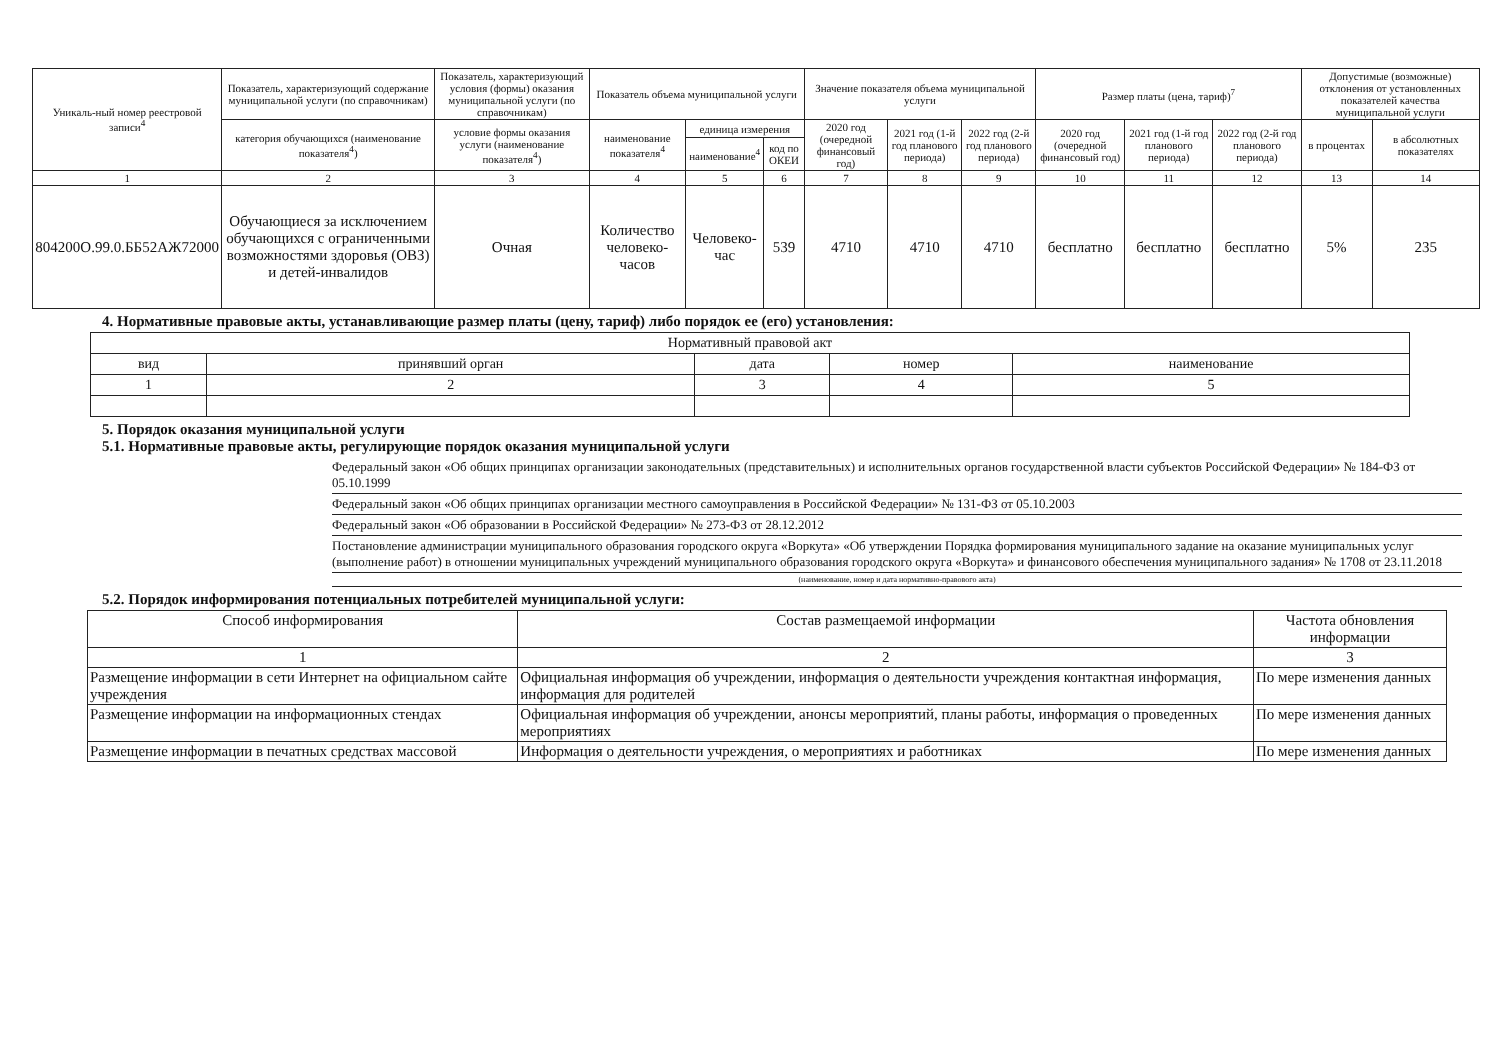| Уникаль-ный номер реестровой записи<sup>4</sup> | Показатель, характеризующий содержание муниципальной услуги (по справочникам) | Показатель, характеризующий условия (формы) оказания муниципальной услуги (по справочникам) | Показатель объема муниципальной услуги | | | Значение показателя объема муниципальной услуги | | | Размер платы (цена, тариф)<sup>7</sup> | | | Допустимые (возможные) отклонения от установленных показателей качества муниципальной услуги | |
| --- | --- | --- | --- | --- | --- | --- | --- | --- | --- | --- | --- | --- | --- |
| | категория обучающихся (наименование показателя<sup>4</sup>) | условие формы оказания услуги (наименование показателя<sup>4</sup>) | наименование показателя<sup>4</sup> | единица измерения | | 2020 год (очередной финансовый год) | 2021 год (1-й год планового периода) | 2022 год (2-й год планового периода) | 2020 год (очередной финансовый год) | 2021 год (1-й год планового периода) | 2022 год (2-й год планового периода) | в процентах | в абсолютных показателях |
| | | | | наименование<sup>4</sup> | код по ОКЕИ | | | | | | | | |
| 1 | 2 | 3 | 4 | 5 | 6 | 7 | 8 | 9 | 10 | 11 | 12 | 13 | 14 |
| 804200О.99.0.ББ52АЖ72000 | Обучающиеся за исключением обучающихся с ограниченными возможностями здоровья (ОВЗ) и детей-инвалидов | Очная | Количество человеко-часов | Человеко-час | 539 | 4710 | 4710 | 4710 | бесплатно | бесплатно | бесплатно | 5% | 235 |
4. Нормативные правовые акты, устанавливающие размер платы (цену, тариф) либо порядок ее (его) установления:
| Нормативный правовой акт | | | | |
| вид | принявший орган | дата | номер | наименование |
| 1 | 2 | 3 | 4 | 5 |
5. Порядок оказания муниципальной услуги
5.1. Нормативные правовые акты, регулирующие порядок оказания муниципальной услуги
Федеральный закон «Об общих принципах организации законодательных (представительных) и исполнительных органов государственной власти субъектов Российской Федерации» № 184-ФЗ от 05.10.1999
Федеральный закон «Об общих принципах организации местного самоуправления в Российской Федерации» № 131-ФЗ от 05.10.2003
Федеральный закон «Об образовании в Российской Федерации» № 273-ФЗ от 28.12.2012
Постановление администрации муниципального образования городского округа «Воркута» «Об утверждении Порядка формирования муниципального задание на оказание муниципальных услуг (выполнение работ) в отношении муниципальных учреждений муниципального образования городского округа «Воркута» и финансового обеспечения муниципального задания» № 1708 от 23.11.2018
(наименование, номер и дата нормативно-правового акта)
5.2. Порядок информирования потенциальных потребителей муниципальной услуги:
| Способ информирования | Состав размещаемой информации | Частота обновления информации |
| 1 | 2 | 3 |
| Размещение информации в сети Интернет на официальном сайте учреждения | Официальная информация об учреждении, информация о деятельности учреждения контактная информация, информация для родителей | По мере изменения данных |
| Размещение информации на информационных стендах | Официальная информация об учреждении, анонсы мероприятий, планы работы, информация о проведенных мероприятиях | По мере изменения данных |
| Размещение информации в печатных средствах массовой | Информация о деятельности учреждения, о мероприятиях и работниках | По мере изменения данных |